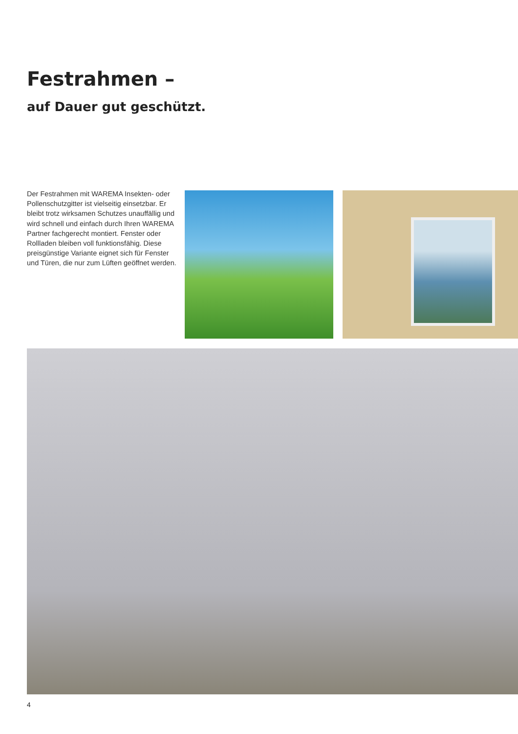Festrahmen –
auf Dauer gut geschützt.
Der Festrahmen mit WAREMA Insekten- oder Pollenschutzgitter ist vielseitig ein­setzbar. Er bleibt trotz wirksamen Schutzes unauffällig und wird schnell und einfach durch Ihren WAREMA Partner fachge­recht montiert. Fenster oder Rollladen bleiben voll funktionsfähig. Diese preis­günstige Variante eignet sich für Fenster und Türen, die nur zum Lüften geöffnet werden.
4